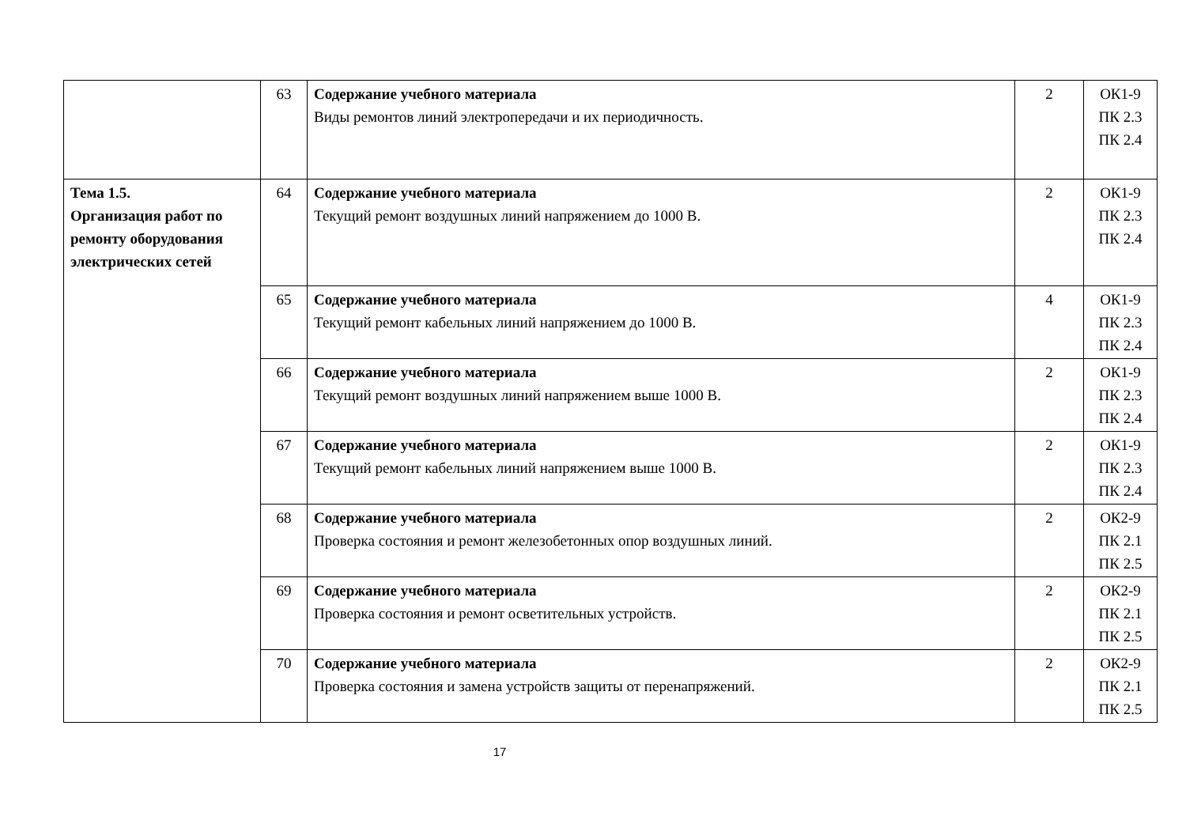| | 63 | Содержание учебного материала Виды ремонтов линий электропередачи и их периодичность. | 2 | ОК1-9 ПК 2.3 ПК 2.4 |
| Тема 1.5. Организация работ по ремонту оборудования электрических сетей | 64 | Содержание учебного материала Текущий ремонт воздушных линий напряжением до 1000 В. | 2 | ОК1-9 ПК 2.3 ПК 2.4 |
| | 65 | Содержание учебного материала Текущий ремонт кабельных линий напряжением до 1000 В. | 4 | ОК1-9 ПК 2.3 ПК 2.4 |
| | 66 | Содержание учебного материала Текущий ремонт воздушных линий напряжением выше 1000 В. | 2 | ОК1-9 ПК 2.3 ПК 2.4 |
| | 67 | Содержание учебного материала Текущий ремонт кабельных линий напряжением выше 1000 В. | 2 | ОК1-9 ПК 2.3 ПК 2.4 |
| | 68 | Содержание учебного материала Проверка состояния и ремонт железобетонных опор воздушных линий. | 2 | ОК2-9 ПК 2.1 ПК 2.5 |
| | 69 | Содержание учебного материала Проверка состояния и ремонт осветительных устройств. | 2 | ОК2-9 ПК 2.1 ПК 2.5 |
| | 70 | Содержание учебного материала Проверка состояния и замена устройств защиты от перенапряжений. | 2 | ОК2-9 ПК 2.1 ПК 2.5 |
17